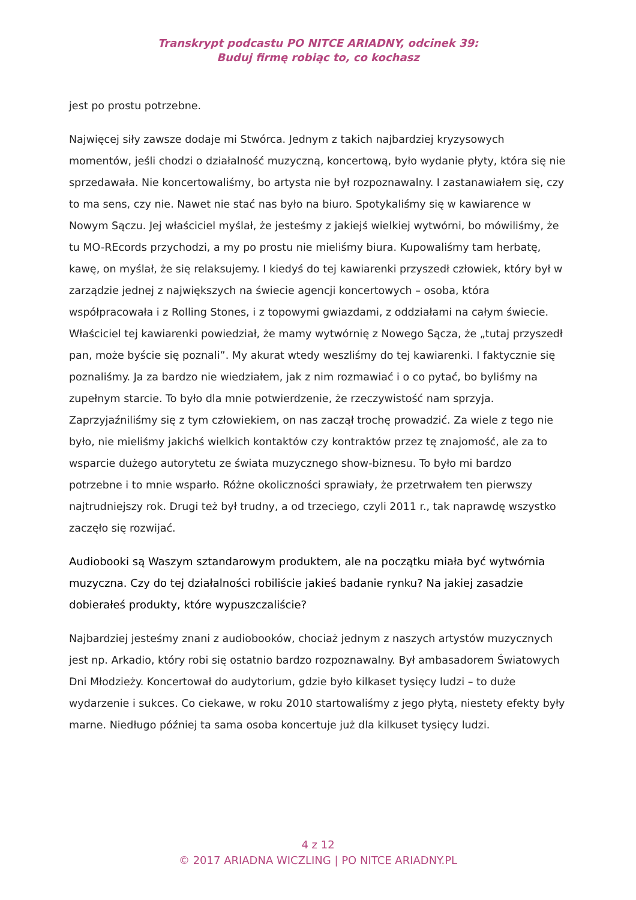Transkrypt podcastu PO NITCE ARIADNY, odcinek 39:
Buduj firmę robiąc to, co kochasz
jest po prostu potrzebne.
Najwięcej siły zawsze dodaje mi Stwórca. Jednym z takich najbardziej kryzysowych momentów, jeśli chodzi o działalność muzyczną, koncertową, było wydanie płyty, która się nie sprzedawała. Nie koncertowaliśmy, bo artysta nie był rozpoznawalny. I zastanawiałem się, czy to ma sens, czy nie. Nawet nie stać nas było na biuro. Spotykaliśmy się w kawiarence w Nowym Sączu. Jej właściciel myślał, że jesteśmy z jakiejś wielkiej wytwórni, bo mówiliśmy, że tu MO-REcords przychodzi, a my po prostu nie mieliśmy biura. Kupowaliśmy tam herbatę, kawę, on myślał, że się relaksujemy. I kiedyś do tej kawiarenki przyszedł człowiek, który był w zarządzie jednej z największych na świecie agencji koncertowych – osoba, która współpracowała i z Rolling Stones, i z topowymi gwiazdami, z oddziałami na całym świecie. Właściciel tej kawiarenki powiedział, że mamy wytwórnię z Nowego Sącza, że „tutaj przyszedł pan, może byście się poznali”. My akurat wtedy weszliśmy do tej kawiarenki. I faktycznie się poznaliśmy. Ja za bardzo nie wiedziałem, jak z nim rozmawiać i o co pytać, bo byliśmy na zupełnym starcie. To było dla mnie potwierdzenie, że rzeczywistość nam sprzyja. Zaprzyjaźniliśmy się z tym człowiekiem, on nas zaczął trochę prowadzić. Za wiele z tego nie było, nie mieliśmy jakichś wielkich kontaktów czy kontraktów przez tę znajomość, ale za to wsparcie dużego autorytetu ze świata muzycznego show-biznesu. To było mi bardzo potrzebne i to mnie wsparło. Różne okoliczności sprawiały, że przetrwałem ten pierwszy najtrudniejszy rok. Drugi też był trudny, a od trzeciego, czyli 2011 r., tak naprawdę wszystko zaczęło się rozwijać.
Audiobooki są Waszym sztandarowym produktem, ale na początku miała być wytwórnia muzyczna. Czy do tej działalności robiliście jakieś badanie rynku? Na jakiej zasadzie dobierałeś produkty, które wypuszczaliście?
Najbardziej jesteśmy znani z audiobooków, chociaż jednym z naszych artystów muzycznych jest np. Arkadio, który robi się ostatnio bardzo rozpoznawalny. Był ambasadorem Światowych Dni Młodzieży. Koncertował do audytorium, gdzie było kilkaset tysięcy ludzi – to duże wydarzenie i sukces. Co ciekawe, w roku 2010 startowaliśmy z jego płytą, niestety efekty były marne. Niedługo później ta sama osoba koncertuje już dla kilkuset tysięcy ludzi.
4 z 12
© 2017 ARIADNA WICZLING | PO NITCE ARIADNY.PL